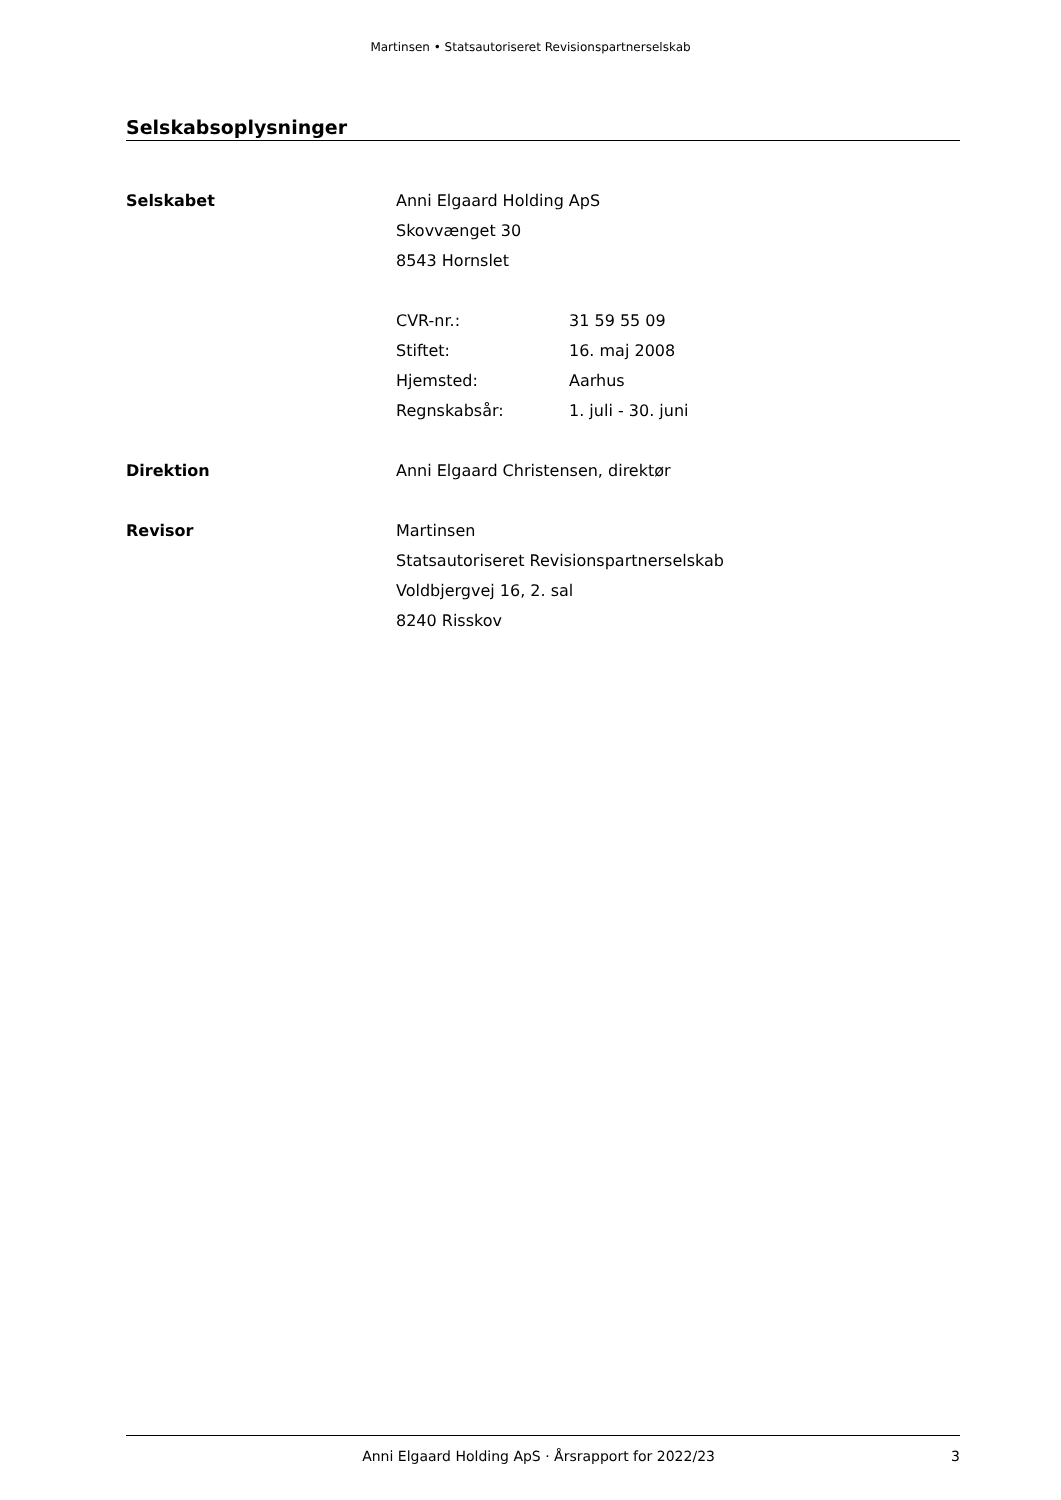Martinsen • Statsautoriseret Revisionspartnerselskab
Selskabsoplysninger
| Selskabet | Anni Elgaard Holding ApS | |
| | Skovvænget 30 | |
| | 8543 Hornslet | |
| | CVR-nr.: | 31 59 55 09 |
| | Stiftet: | 16. maj 2008 |
| | Hjemsted: | Aarhus |
| | Regnskabsår: | 1. juli - 30. juni |
| Direktion | Anni Elgaard Christensen, direktør | |
| Revisor | Martinsen | |
| | Statsautoriseret Revisionspartnerselskab | |
| | Voldbjergvej 16, 2. sal | |
| | 8240 Risskov | |
Anni Elgaard Holding ApS · Årsrapport for 2022/23 3